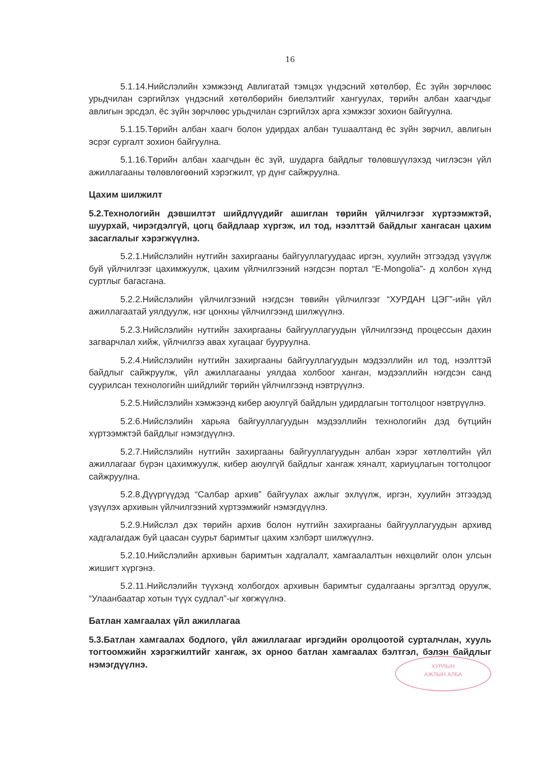16
5.1.14.Нийслэлийн хэмжээнд Авлигатай тэмцэх үндэсний хөтөлбөр, Ёс зүйн зөрчлөөс урьдчилан сэргийлэх үндэсний хөтөлбөрийн биелэлтийг хангуулах, төрийн албан хаагчдыг авлигын эрсдэл, ёс зүйн зөрчлөөс урьдчилан сэргийлэх арга хэмжээг зохион байгуулна.
5.1.15.Төрийн албан хаагч болон удирдах албан тушаалтанд ёс зүйн зөрчил, авлигын эсрэг сургалт зохион байгуулна.
5.1.16.Төрийн албан хаагчдын ёс зүй, шударга байдлыг төлөвшүүлэхэд чиглэсэн үйл ажиллагааны төлөвлөгөөний хэрэгжилт, үр дүнг сайжруулна.
Цахим шилжилт
5.2.Технологийн дэвшилтэт шийдлүүдийг ашиглан төрийн үйлчилгээг хүртээмжтэй, шуурхай, чирэгдэлгүй, цогц байдлаар хүргэж, ил тод, нээлттэй байдлыг хангасан цахим засаглалыг хэрэгжүүлнэ.
5.2.1.Нийслэлийн нутгийн захиргааны байгууллагуудаас иргэн, хуулийн этгээдэд үзүүлж буй үйлчилгээг цахимжуулж, цахим үйлчилгээний нэгдсэн портал “E-Mongolia”- д холбон хүнд суртлыг багасгана.
5.2.2.Нийслэлийн үйлчилгээний нэгдсэн төвийн үйлчилгээг “ХУРДАН ЦЭГ”-ийн үйл ажиллагаатай уялдуулж, нэг цонхны үйлчилгээнд шилжүүлнэ.
5.2.3.Нийслэлийн нутгийн захиргааны байгууллагуудын үйлчилгээнд процессын дахин загварчлал хийж, үйлчилгээ авах хугацааг бууруулна.
5.2.4.Нийслэлийн нутгийн захиргааны байгууллагуудын мэдээллийн ил тод, нээлттэй байдлыг сайжруулж, үйл ажиллагааны уялдаа холбоог ханган, мэдээллийн нэгдсэн санд суурилсан технологийн шийдлийг төрийн үйлчилгээнд нэвтрүүлнэ.
5.2.5.Нийслэлийн хэмжээнд кибер аюулгүй байдлын удирдлагын тогтолцоог нэвтрүүлнэ.
5.2.6.Нийслэлийн харьяа байгууллагуудын мэдээллийн технологийн дэд бүтцийн хүртээмжтэй байдлыг нэмэгдүүлнэ.
5.2.7.Нийслэлийн нутгийн захиргааны байгууллагуудын албан хэрэг хөтлөлтийн үйл ажиллагааг бүрэн цахимжуулж, кибер аюулгүй байдлыг хангаж хяналт, хариуцлагын тогтолцоог сайжруулна.
5.2.8.Дүүргүүдэд “Салбар архив” байгуулах ажлыг эхлүүлж, иргэн, хуулийн этгээдэд үзүүлэх архивын үйлчилгээний хүртээмжийг нэмэгдүүлнэ.
5.2.9.Нийслэл дэх төрийн архив болон нутгийн захиргааны байгууллагуудын архивд хадгалагдаж буй цаасан суурьт баримтыг цахим хэлбэрт шилжүүлнэ.
5.2.10.Нийслэлийн архивын баримтын хадгалалт, хамгаалалтын нөхцөлийг олон улсын жишигт хүргэнэ.
5.2.11.Нийслэлийн түүхэнд холбогдох архивын баримтыг судалгааны эргэлтэд оруулж, “Улаанбаатар хотын түүх судлал”-ыг хөгжүүлнэ.
Батлан хамгаалах үйл ажиллагаа
5.3.Батлан хамгаалах бодлого, үйл ажиллагааг иргэдийн оролцоотой сурталчлан, хууль тогтоомжийн хэрэгжилтийг хангаж, эх орноо батлан хамгаалах бэлтгэл, бэлэн байдлыг нэмэгдүүлнэ.
ХУРЛЫН
АЖЛЫН АЛБА